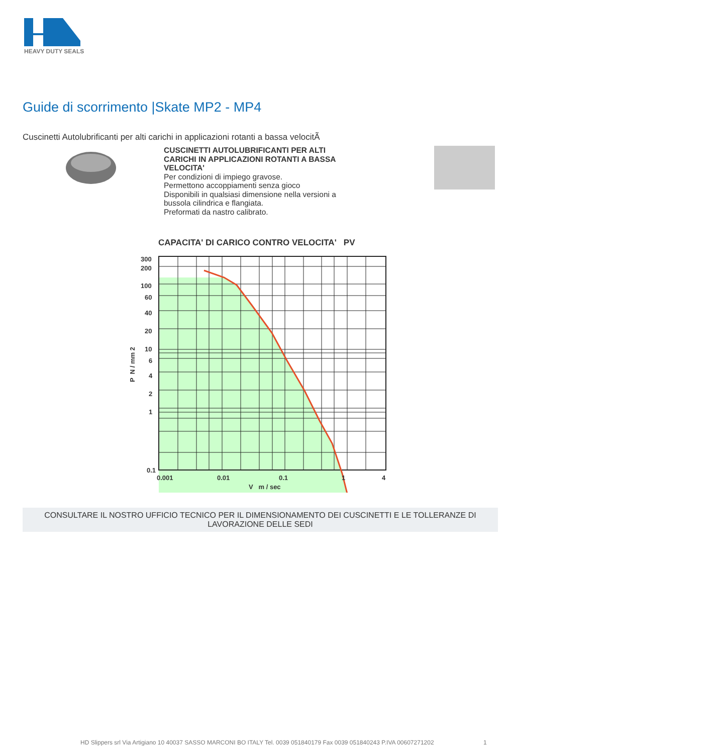HEAVY DUTY SEALS
Guide di scorrimento |Skate MP2 - MP4
Cuscinetti Autolubrificanti per alti carichi in applicazioni rotanti a bassa velocitÃ
CUSCINETTI AUTOLUBRIFICANTI PER ALTI CARICHI IN APPLICAZIONI ROTANTI A BASSA VELOCITA'
Per condizioni di impiego gravose.
Permettono accoppiamenti senza gioco
Disponibili in qualsiasi dimensione nella versioni a bussola cilindrica e flangiata.
Preformati da nastro calibrato.
CAPACITA' DI CARICO CONTRO VELOCITA' PV
300
200
100
60
40
20
10
6
4
2
1
0.1
0.001
0.01
0.1
1
4
V m / sec
P N / mm 2
CONSULTARE IL NOSTRO UFFICIO TECNICO PER IL DIMENSIONAMENTO DEI CUSCINETTI E LE TOLLERANZE DI LAVORAZIONE DELLE SEDI
HD Slippers srl Via Artigiano 10 40037 SASSO MARCONI BO ITALY Tel. 0039 051840179 Fax 0039 051840243 P.IVA 00607271202 1